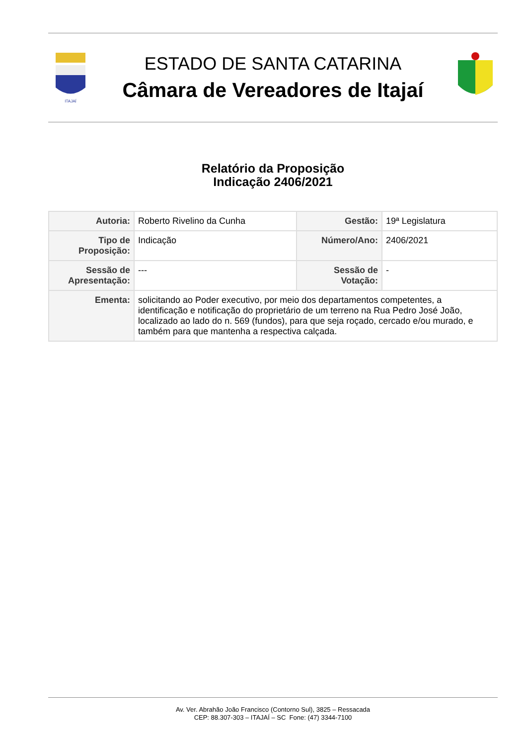ITAJAÍ
ESTADO DE SANTA CATARINA
Câmara de Vereadores de Itajaí
Relatório da Proposição
Indicação 2406/2021
| Autoria: | Roberto Rivelino da Cunha | Gestão: | 19ª Legislatura |
| Tipo de Proposição: | Indicação | Número/Ano: | 2406/2021 |
| Sessão de Apresentação: | --- | Sessão de Votação: | - |
| Ementa: | solicitando ao Poder executivo, por meio dos departamentos competentes, a identificação e notificação do proprietário de um terreno na Rua Pedro José João, localizado ao lado do n. 569 (fundos), para que seja roçado, cercado e/ou murado, e também para que mantenha a respectiva calçada. | | |
Av. Ver. Abrahão João Francisco (Contorno Sul), 3825 – Ressacada
CEP: 88.307-303 – ITAJAÍ – SC Fone: (47) 3344-7100